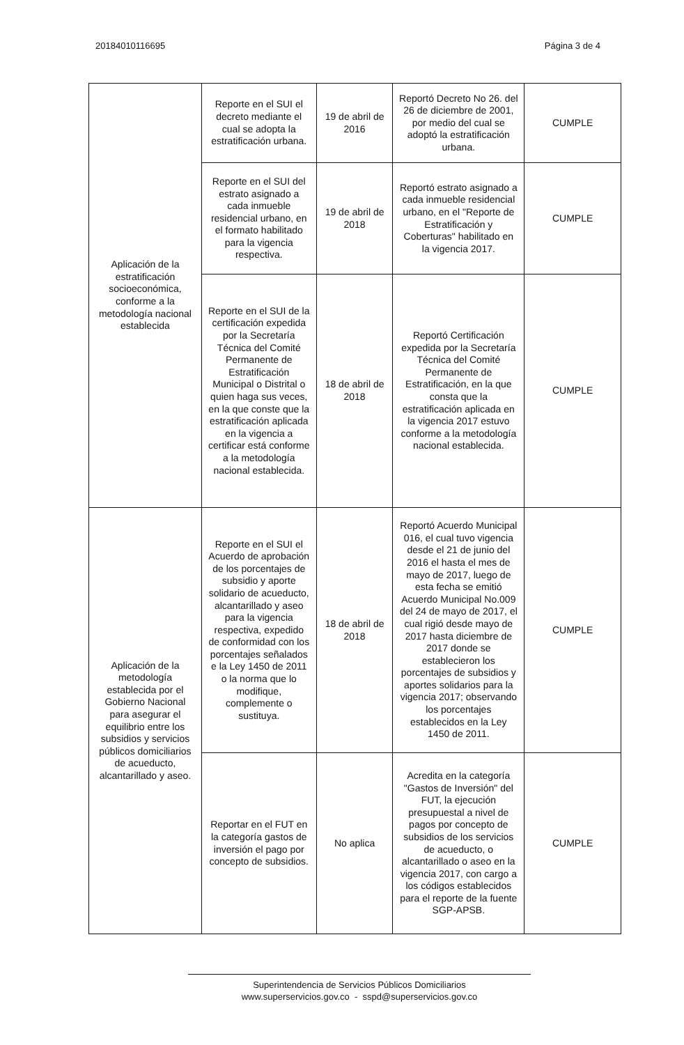20184010116695 Página 3 de 4
| Aplicación de la estratificación socioeconómica, conforme a la metodología nacional establecida | Reporte en el SUI el decreto mediante el cual se adopta la estratificación urbana. | 19 de abril de 2016 | Reportó Decreto No 26. del 26 de diciembre de 2001, por medio del cual se adoptó la estratificación urbana. | CUMPLE |
| | Reporte en el SUI del estrato asignado a cada inmueble residencial urbano, en el formato habilitado para la vigencia respectiva. | 19 de abril de 2018 | Reportó estrato asignado a cada inmueble residencial urbano, en el "Reporte de Estratificación y Coberturas" habilitado en la vigencia 2017. | CUMPLE |
| | Reporte en el SUI de la certificación expedida por la Secretaría Técnica del Comité Permanente de Estratificación Municipal o Distrital o quien haga sus veces, en la que conste que la estratificación aplicada en la vigencia a certificar está conforme a la metodología nacional establecida. | 18 de abril de 2018 | Reportó Certificación expedida por la Secretaría Técnica del Comité Permanente de Estratificación, en la que consta que la estratificación aplicada en la vigencia 2017 estuvo conforme a la metodología nacional establecida. | CUMPLE |
| Aplicación de la metodología establecida por el Gobierno Nacional para asegurar el equilibrio entre los subsidios y servicios públicos domiciliarios de acueducto, alcantarillado y aseo. | Reporte en el SUI el Acuerdo de aprobación de los porcentajes de subsidio y aporte solidario de acueducto, alcantarillado y aseo para la vigencia respectiva, expedido de conformidad con los porcentajes señalados e la Ley 1450 de 2011 o la norma que lo modifique, complemente o sustituya. | 18 de abril de 2018 | Reportó Acuerdo Municipal 016, el cual tuvo vigencia desde el 21 de junio del 2016 el hasta el mes de mayo de 2017, luego de esta fecha se emitió Acuerdo Municipal No.009 del 24 de mayo de 2017, el cual rigió desde mayo de 2017 hasta diciembre de 2017 donde se establecieron los porcentajes de subsidios y aportes solidarios para la vigencia 2017; observando los porcentajes establecidos en la Ley 1450 de 2011. | CUMPLE |
| | Reportar en el FUT en la categoría gastos de inversión el pago por concepto de subsidios. | No aplica | Acredita en la categoría "Gastos de Inversión" del FUT, la ejecución presupuestal a nivel de pagos por concepto de subsidios de los servicios de acueducto, o alcantarillado o aseo en la vigencia 2017, con cargo a los códigos establecidos para el reporte de la fuente SGP-APSB. | CUMPLE |
Superintendencia de Servicios Públicos Domiciliarios
www.superservicios.gov.co - sspd@superservicios.gov.co